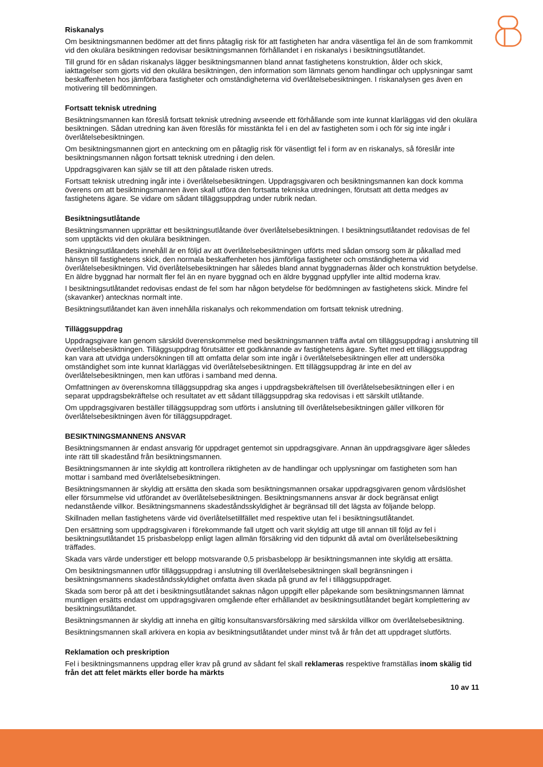Riskanalys
Om besiktningsmannen bedömer att det finns påtaglig risk för att fastigheten har andra väsentliga fel än de som framkommit vid den okulära besiktningen redovisar besiktningsmannen förhållandet i en riskanalys i besiktningsutlåtandet.
Till grund för en sådan riskanalys lägger besiktningsmannen bland annat fastighetens konstruktion, ålder och skick, iakttagelser som gjorts vid den okulära besiktningen, den information som lämnats genom handlingar och upplysningar samt beskaffenheten hos jämförbara fastigheter och omständigheterna vid överlåtelsebesiktningen. I riskanalysen ges även en motivering till bedömningen.
Fortsatt teknisk utredning
Besiktningsmannen kan föreslå fortsatt teknisk utredning avseende ett förhållande som inte kunnat klarläggas vid den okulära besiktningen. Sådan utredning kan även föreslås för misstänkta fel i en del av fastigheten som i och för sig inte ingår i överlåtelsebesiktningen.
Om besiktningsmannen gjort en anteckning om en påtaglig risk för väsentligt fel i form av en riskanalys, så föreslår inte besiktningsmannen någon fortsatt teknisk utredning i den delen.
Uppdragsgivaren kan själv se till att den påtalade risken utreds.
Fortsatt teknisk utredning ingår inte i överlåtelsebesiktningen. Uppdragsgivaren och besiktningsmannen kan dock komma överens om att besiktningsmannen även skall utföra den fortsatta tekniska utredningen, förutsatt att detta medges av fastighetens ägare. Se vidare om sådant tilläggsuppdrag under rubrik nedan.
Besiktningsutlåtande
Besiktningsmannen upprättar ett besiktningsutlåtande över överlåtelsebesiktningen. I besiktningsutlåtandet redovisas de fel som upptäckts vid den okulära besiktningen.
Besiktningsutlåtandets innehåll är en följd av att överlåtelsebesiktningen utförts med sådan omsorg som är påkallad med hänsyn till fastighetens skick, den normala beskaffenheten hos jämförliga fastigheter och omständigheterna vid överlåtelsebesiktningen. Vid överlåtelsebesiktningen har således bland annat byggnadernas ålder och konstruktion betydelse. En äldre byggnad har normalt fler fel än en nyare byggnad och en äldre byggnad uppfyller inte alltid moderna krav.
I besiktningsutlåtandet redovisas endast de fel som har någon betydelse för bedömningen av fastighetens skick. Mindre fel (skavanker) antecknas normalt inte.
Besiktningsutlåtandet kan även innehålla riskanalys och rekommendation om fortsatt teknisk utredning.
Tilläggsuppdrag
Uppdragsgivare kan genom särskild överenskommelse med besiktningsmannen träffa avtal om tilläggsuppdrag i anslutning till överlåtelsebesiktningen. Tilläggsuppdrag förutsätter ett godkännande av fastighetens ägare. Syftet med ett tilläggsuppdrag kan vara att utvidga undersökningen till att omfatta delar som inte ingår i överlåtelsebesiktningen eller att undersöka omständighet som inte kunnat klarläggas vid överlåtelsebesiktningen. Ett tilläggsuppdrag är inte en del av överlåtelsebesiktningen, men kan utföras i samband med denna.
Omfattningen av överenskomna tilläggsuppdrag ska anges i uppdragsbekräftelsen till överlåtelsebesiktningen eller i en separat uppdragsbekräftelse och resultatet av ett sådant tilläggsuppdrag ska redovisas i ett särskilt utlåtande.
Om uppdragsgivaren beställer tilläggsuppdrag som utförts i anslutning till överlåtelsebesiktningen gäller villkoren för överlåtelsebesiktningen även för tilläggsuppdraget.
BESIKTNINGSMANNENS ANSVAR
Besiktningsmannen är endast ansvarig för uppdraget gentemot sin uppdragsgivare. Annan än uppdragsgivare äger således inte rätt till skadestånd från besiktningsmannen.
Besiktningsmannen är inte skyldig att kontrollera riktigheten av de handlingar och upplysningar om fastigheten som han mottar i samband med överlåtelsebesiktningen.
Besiktningsmannen är skyldig att ersätta den skada som besiktningsmannen orsakar uppdragsgivaren genom vårdslöshet eller försummelse vid utförandet av överlåtelsebesiktningen. Besiktningsmannens ansvar är dock begränsat enligt nedanstående villkor. Besiktningsmannens skadeståndsskyldighet är begränsad till det lägsta av följande belopp.
Skillnaden mellan fastighetens värde vid överlåtelsetillfället med respektive utan fel i besiktningsutlåtandet.
Den ersättning som uppdragsgivaren i förekommande fall utgett och varit skyldig att utge till annan till följd av fel i besiktningsutlåtandet 15 prisbasbelopp enligt lagen allmän försäkring vid den tidpunkt då avtal om överlåtelsebesiktning träffades.
Skada vars värde understiger ett belopp motsvarande 0,5 prisbasbelopp är besiktningsmannen inte skyldig att ersätta.
Om besiktningsmannen utför tilläggsuppdrag i anslutning till överlåtelsebesiktningen skall begränsningen i besiktningsmannens skadeståndsskyldighet omfatta även skada på grund av fel i tilläggsuppdraget.
Skada som beror på att det i besiktningsutlåtandet saknas någon uppgift eller påpekande som besiktningsmannen lämnat muntligen ersätts endast om uppdragsgivaren omgående efter erhållandet av besiktningsutlåtandet begärt komplettering av besiktningsutlåtandet.
Besiktningsmannen är skyldig att inneha en giltig konsultansvarsförsäkring med särskilda villkor om överlåtelsebesiktning.
Besiktningsmannen skall arkivera en kopia av besiktningsutlåtandet under minst två år från det att uppdraget slutförts.
Reklamation och preskription
Fel i besiktningsmannens uppdrag eller krav på grund av sådant fel skall reklameras respektive framställas inom skälig tid från det att felet märkts eller borde ha märkts
10 av 11